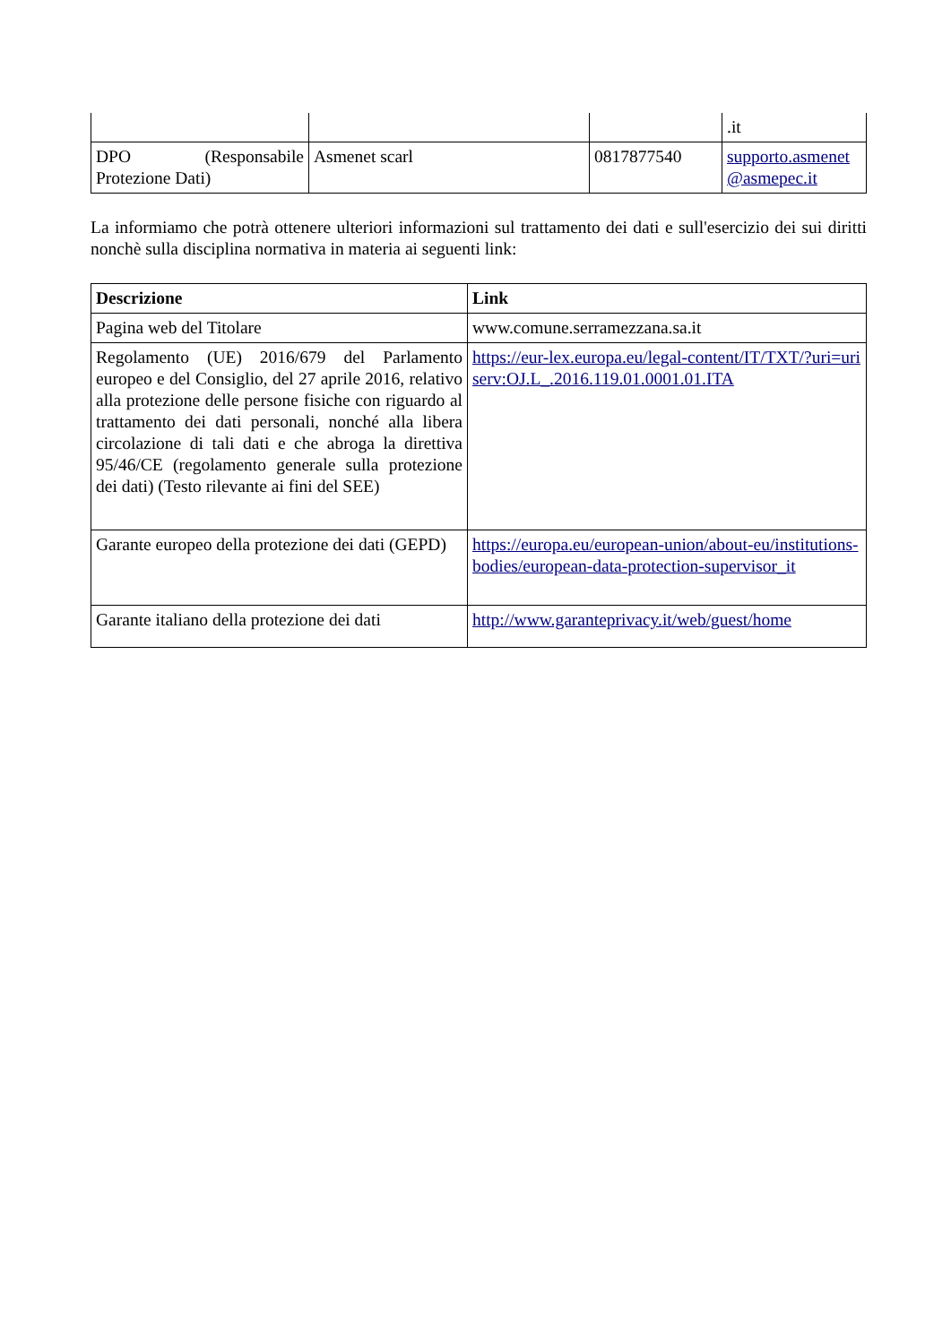| | | | .it |
| DPO (Responsabile Protezione Dati) | Asmenet scarl | 0817877540 | supporto.asmenet@asmepec.it |
La informiamo che potrà ottenere ulteriori informazioni sul trattamento dei dati e sull'esercizio dei sui diritti nonchè sulla disciplina normativa in materia ai seguenti link:
| Descrizione | Link |
| --- | --- |
| Pagina web del Titolare | www.comune.serramezzana.sa.it |
| Regolamento (UE) 2016/679 del Parlamento europeo e del Consiglio, del 27 aprile 2016, relativo alla protezione delle persone fisiche con riguardo al trattamento dei dati personali, nonché alla libera circolazione di tali dati e che abroga la direttiva 95/46/CE (regolamento generale sulla protezione dei dati) (Testo rilevante ai fini del SEE) | https://eur-lex.europa.eu/legal-content/IT/TXT/?uri=uriserv:OJ.L_.2016.119.01.0001.01.ITA |
| Garante europeo della protezione dei dati (GEPD) | https://europa.eu/european-union/about-eu/institutions-bodies/european-data-protection-supervisor_it |
| Garante italiano della protezione dei dati | http://www.garanteprivacy.it/web/guest/home |